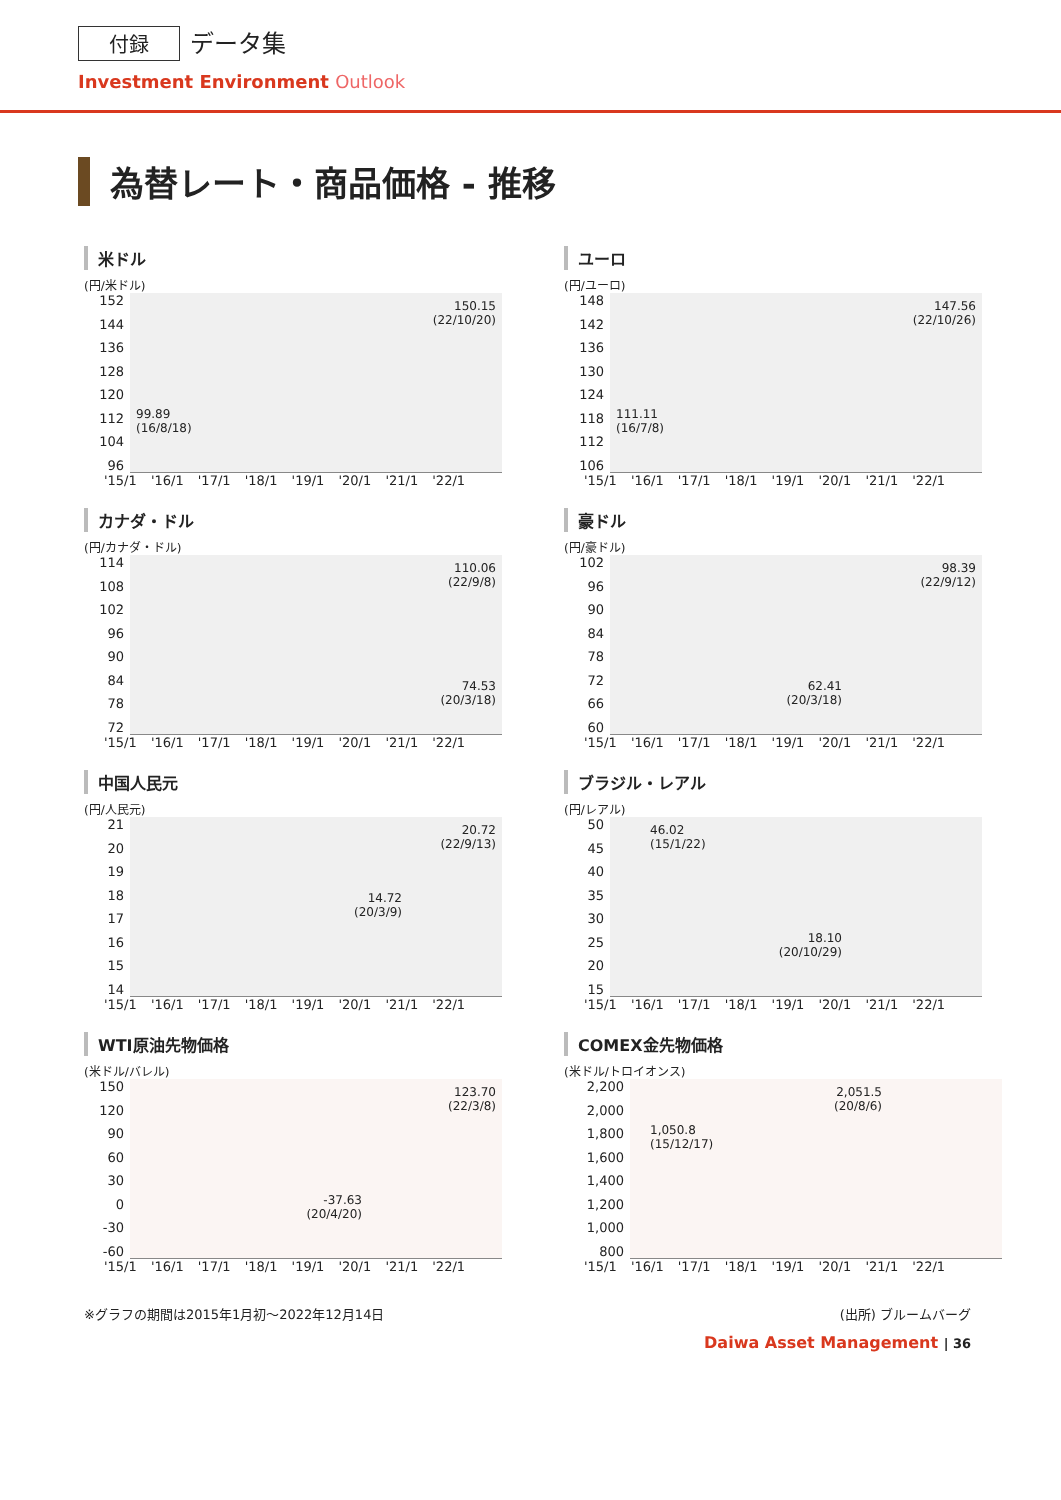付録 データ集
Investment Environment Outlook
為替レート・商品価格 - 推移
米ドル
(円/米ドル)
152
144
136
128
120
112
104
96
150.15
(22/10/20)
99.89
(16/8/18)
'15/1 '16/1 '17/1 '18/1 '19/1 '20/1 '21/1 '22/1
ユーロ
(円/ユーロ)
148
142
136
130
124
118
112
106
147.56
(22/10/26)
111.11
(16/7/8)
'15/1 '16/1 '17/1 '18/1 '19/1 '20/1 '21/1 '22/1
カナダ・ドル
(円/カナダ・ドル)
114
108
102
96
90
84
78
72
110.06
(22/9/8)
74.53
(20/3/18)
'15/1 '16/1 '17/1 '18/1 '19/1 '20/1 '21/1 '22/1
豪ドル
(円/豪ドル)
102
96
90
84
78
72
66
60
98.39
(22/9/12)
62.41
(20/3/18)
'15/1 '16/1 '17/1 '18/1 '19/1 '20/1 '21/1 '22/1
中国人民元
(円/人民元)
21
20
19
18
17
16
15
14
20.72
(22/9/13)
14.72
(20/3/9)
'15/1 '16/1 '17/1 '18/1 '19/1 '20/1 '21/1 '22/1
ブラジル・レアル
(円/レアル)
50
45
40
35
30
25
20
15
46.02
(15/1/22)
18.10
(20/10/29)
'15/1 '16/1 '17/1 '18/1 '19/1 '20/1 '21/1 '22/1
WTI原油先物価格
(米ドル/バレル)
150
120
90
60
30
0
-30
-60
123.70
(22/3/8)
-37.63
(20/4/20)
'15/1 '16/1 '17/1 '18/1 '19/1 '20/1 '21/1 '22/1
COMEX金先物価格
(米ドル/トロイオンス)
2,200
2,000
1,800
1,600
1,400
1,200
1,000
800
2,051.5
(20/8/6)
1,050.8
(15/12/17)
'15/1 '16/1 '17/1 '18/1 '19/1 '20/1 '21/1 '22/1
※グラフの期間は2015年1月初～2022年12月14日 (出所) ブルームバーグ
Daiwa Asset Management | 36